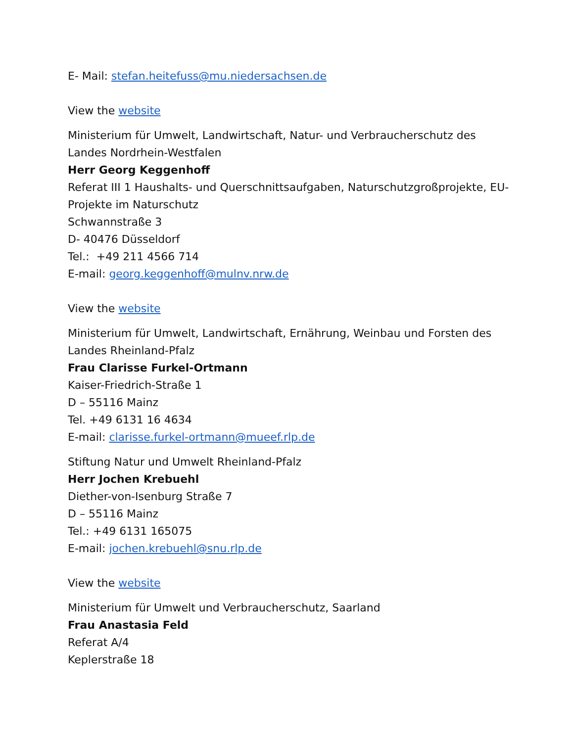E- Mail: stefan.heitefuss@mu.niedersachsen.de
View the website
Ministerium für Umwelt, Landwirtschaft, Natur- und Verbraucherschutz des Landes Nordrhein-Westfalen
Herr Georg Keggenhoff
Referat III 1 Haushalts- und Querschnittsaufgaben, Naturschutzgroßprojekte, EU-Projekte im Naturschutz
Schwannstraße 3
D- 40476 Düsseldorf
Tel.: +49 211 4566 714
E-mail: georg.keggenhoff@mulnv.nrw.de
View the website
Ministerium für Umwelt, Landwirtschaft, Ernährung, Weinbau und Forsten des Landes Rheinland-Pfalz
Frau Clarisse Furkel-Ortmann
Kaiser-Friedrich-Straße 1
D – 55116 Mainz
Tel. +49 6131 16 4634
E-mail: clarisse.furkel-ortmann@mueef.rlp.de
Stiftung Natur und Umwelt Rheinland-Pfalz
Herr Jochen Krebuehl
Diether-von-Isenburg Straße 7
D – 55116 Mainz
Tel.: +49 6131 165075
E-mail: jochen.krebuehl@snu.rlp.de
View the website
Ministerium für Umwelt und Verbraucherschutz, Saarland
Frau Anastasia Feld
Referat A/4
Keplerstraße 18